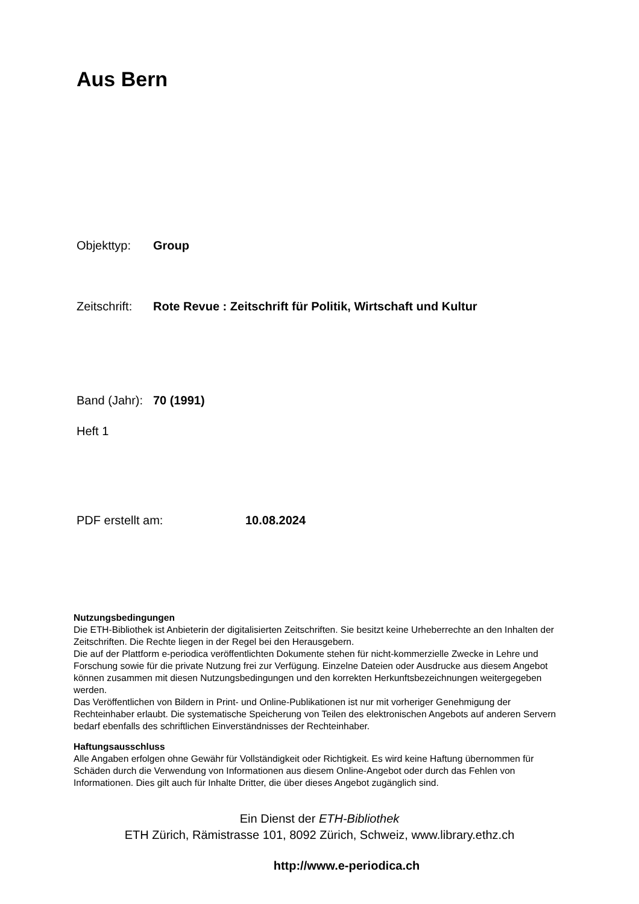Aus Bern
Objekttyp: Group
Zeitschrift: Rote Revue : Zeitschrift für Politik, Wirtschaft und Kultur
Band (Jahr): 70 (1991)
Heft 1
PDF erstellt am: 10.08.2024
Nutzungsbedingungen
Die ETH-Bibliothek ist Anbieterin der digitalisierten Zeitschriften. Sie besitzt keine Urheberrechte an den Inhalten der Zeitschriften. Die Rechte liegen in der Regel bei den Herausgebern.
Die auf der Plattform e-periodica veröffentlichten Dokumente stehen für nicht-kommerzielle Zwecke in Lehre und Forschung sowie für die private Nutzung frei zur Verfügung. Einzelne Dateien oder Ausdrucke aus diesem Angebot können zusammen mit diesen Nutzungsbedingungen und den korrekten Herkunftsbezeichnungen weitergegeben werden.
Das Veröffentlichen von Bildern in Print- und Online-Publikationen ist nur mit vorheriger Genehmigung der Rechteinhaber erlaubt. Die systematische Speicherung von Teilen des elektronischen Angebots auf anderen Servern bedarf ebenfalls des schriftlichen Einverständnisses der Rechteinhaber.
Haftungsausschluss
Alle Angaben erfolgen ohne Gewähr für Vollständigkeit oder Richtigkeit. Es wird keine Haftung übernommen für Schäden durch die Verwendung von Informationen aus diesem Online-Angebot oder durch das Fehlen von Informationen. Dies gilt auch für Inhalte Dritter, die über dieses Angebot zugänglich sind.
Ein Dienst der ETH-Bibliothek
ETH Zürich, Rämistrasse 101, 8092 Zürich, Schweiz, www.library.ethz.ch
http://www.e-periodica.ch